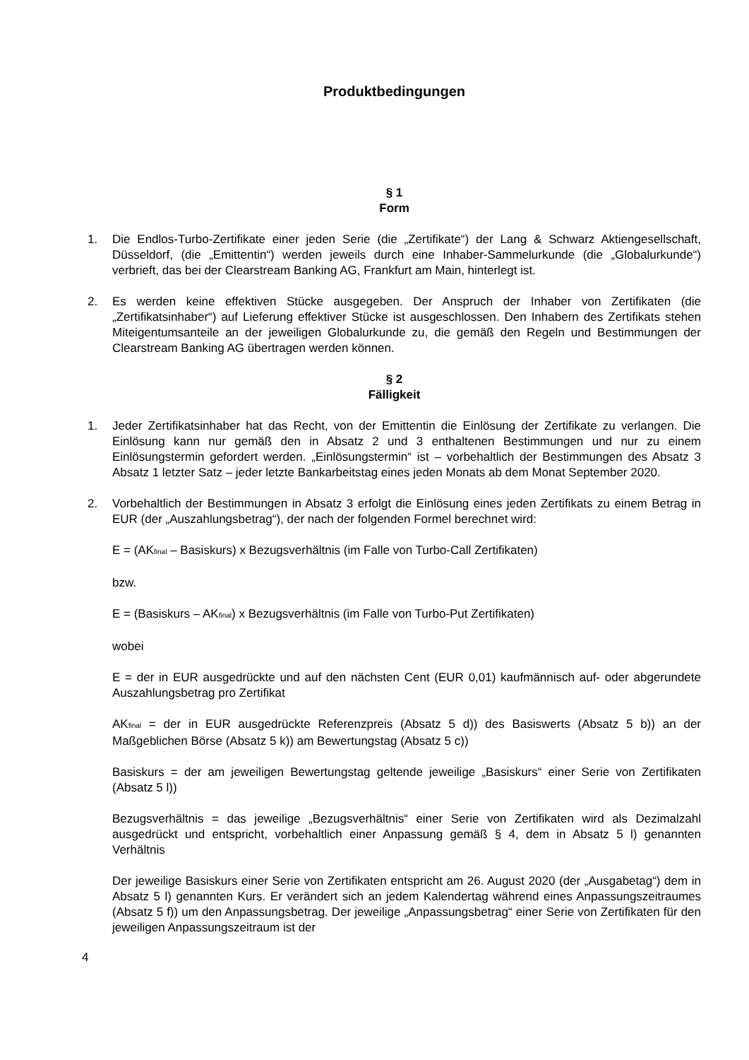Produktbedingungen
§ 1
Form
1. Die Endlos-Turbo-Zertifikate einer jeden Serie (die „Zertifikate“) der Lang & Schwarz Aktiengesellschaft, Düsseldorf, (die „Emittentin“) werden jeweils durch eine Inhaber-Sammelurkunde (die „Globalurkunde“) verbrieft, das bei der Clearstream Banking AG, Frankfurt am Main, hinterlegt ist.
2. Es werden keine effektiven Stücke ausgegeben. Der Anspruch der Inhaber von Zertifikaten (die „Zertifikatsinhaber“) auf Lieferung effektiver Stücke ist ausgeschlossen. Den Inhabern des Zertifikats stehen Miteigentumsanteile an der jeweiligen Globalurkunde zu, die gemäß den Regeln und Bestimmungen der Clearstream Banking AG übertragen werden können.
§ 2
Fälligkeit
1. Jeder Zertifikatsinhaber hat das Recht, von der Emittentin die Einlösung der Zertifikate zu verlangen. Die Einlösung kann nur gemäß den in Absatz 2 und 3 enthaltenen Bestimmungen und nur zu einem Einlösungstermin gefordert werden. „Einlösungstermin“ ist – vorbehaltlich der Bestimmungen des Absatz 3 Absatz 1 letzter Satz – jeder letzte Bankarbeitstag eines jeden Monats ab dem Monat September 2020.
2. Vorbehaltlich der Bestimmungen in Absatz 3 erfolgt die Einlösung eines jeden Zertifikats zu einem Betrag in EUR (der „Auszahlungsbetrag“), der nach der folgenden Formel berechnet wird:
E = (AK<sub>final</sub> – Basiskurs) x Bezugsverhältnis (im Falle von Turbo-Call Zertifikaten)
bzw.
E = (Basiskurs – AK<sub>final</sub>) x Bezugsverhältnis (im Falle von Turbo-Put Zertifikaten)
wobei
E = der in EUR ausgedrückte und auf den nächsten Cent (EUR 0,01) kaufmännisch auf- oder abgerundete Auszahlungsbetrag pro Zertifikat
AK<sub>final</sub> = der in EUR ausgedrückte Referenzpreis (Absatz 5 d)) des Basiswerts (Absatz 5 b)) an der Maßgeblichen Börse (Absatz 5 k)) am Bewertungstag (Absatz 5 c))
Basiskurs = der am jeweiligen Bewertungstag geltende jeweilige „Basiskurs“ einer Serie von Zertifikaten (Absatz 5 l))
Bezugsverhältnis = das jeweilige „Bezugsverhältnis“ einer Serie von Zertifikaten wird als Dezimalzahl ausgedrückt und entspricht, vorbehaltlich einer Anpassung gemäß § 4, dem in Absatz 5 l) genannten Verhältnis
Der jeweilige Basiskurs einer Serie von Zertifikaten entspricht am 26. August 2020 (der „Ausgabetag“) dem in Absatz 5 l) genannten Kurs. Er verändert sich an jedem Kalendertag während eines Anpassungszeitraumes (Absatz 5 f)) um den Anpassungsbetrag. Der jeweilige „Anpassungsbetrag“ einer Serie von Zertifikaten für den jeweiligen Anpassungszeitraum ist der
4